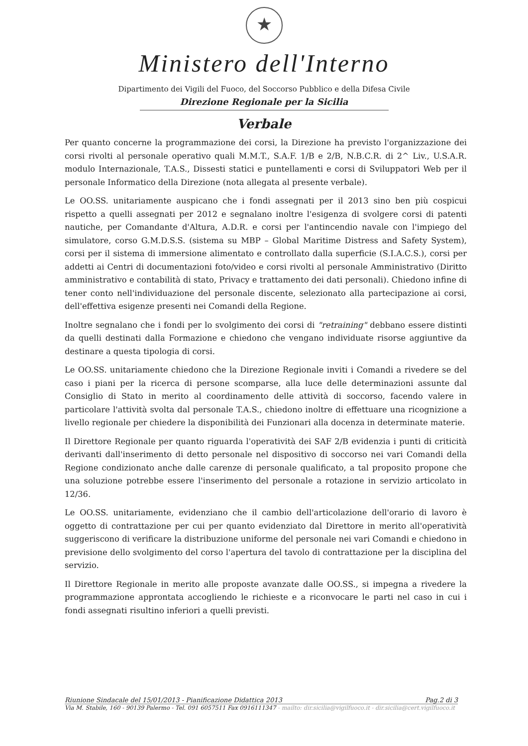★
Ministero dell'Interno
Dipartimento dei Vigili del Fuoco, del Soccorso Pubblico e della Difesa Civile
Direzione Regionale per la Sicilia
Verbale
Per quanto concerne la programmazione dei corsi, la Direzione ha previsto l'organizzazione dei corsi rivolti al personale operativo quali M.M.T., S.A.F. 1/B e 2/B, N.B.C.R. di 2^ Liv., U.S.A.R. modulo Internazionale, T.A.S., Dissesti statici e puntellamenti e corsi di Sviluppatori Web per il personale Informatico della Direzione (nota allegata al presente verbale).
Le OO.SS. unitariamente auspicano che i fondi assegnati per il 2013 sino ben più cospicui rispetto a quelli assegnati per 2012 e segnalano inoltre l'esigenza di svolgere corsi di patenti nautiche, per Comandante d'Altura, A.D.R. e corsi per l'antincendio navale con l'impiego del simulatore, corso G.M.D.S.S. (sistema su MBP – Global Maritime Distress and Safety System), corsi per il sistema di immersione alimentato e controllato dalla superficie (S.I.A.C.S.), corsi per addetti ai Centri di documentazioni foto/video e corsi rivolti al personale Amministrativo (Diritto amministrativo e contabilità di stato, Privacy e trattamento dei dati personali). Chiedono infine di tener conto nell'individuazione del personale discente, selezionato alla partecipazione ai corsi, dell'effettiva esigenze presenti nei Comandi della Regione.
Inoltre segnalano che i fondi per lo svolgimento dei corsi di "retraining" debbano essere distinti da quelli destinati dalla Formazione e chiedono che vengano individuate risorse aggiuntive da destinare a questa tipologia di corsi.
Le OO.SS. unitariamente chiedono che la Direzione Regionale inviti i Comandi a rivedere se del caso i piani per la ricerca di persone scomparse, alla luce delle determinazioni assunte dal Consiglio di Stato in merito al coordinamento delle attività di soccorso, facendo valere in particolare l'attività svolta dal personale T.A.S., chiedono inoltre di effettuare una ricognizione a livello regionale per chiedere la disponibilità dei Funzionari alla docenza in determinate materie.
Il Direttore Regionale per quanto riguarda l'operatività dei SAF 2/B evidenzia i punti di criticità derivanti dall'inserimento di detto personale nel dispositivo di soccorso nei vari Comandi della Regione condizionato anche dalle carenze di personale qualificato, a tal proposito propone che una soluzione potrebbe essere l'inserimento del personale a rotazione in servizio articolato in 12/36.
Le OO.SS. unitariamente, evidenziano che il cambio dell'articolazione dell'orario di lavoro è oggetto di contrattazione per cui per quanto evidenziato dal Direttore in merito all'operatività suggeriscono di verificare la distribuzione uniforme del personale nei vari Comandi e chiedono in previsione dello svolgimento del corso l'apertura del tavolo di contrattazione per la disciplina del servizio.
Il Direttore Regionale in merito alle proposte avanzate dalle OO.SS., si impegna a rivedere la programmazione approntata accogliendo le richieste e a riconvocare le parti nel caso in cui i fondi assegnati risultino inferiori a quelli previsti.
Riunione Sindacale del 15/01/2013 - Pianificazione Didattica 2013 Pag.2 di 3
Via M. Stabile, 160 - 90139 Palermo - Tel. 091 6057511 Fax 0916111347 - mailto: dir.sicilia@vigilfuoco.it - dir.sicilia@cert.vigilfuoco.it